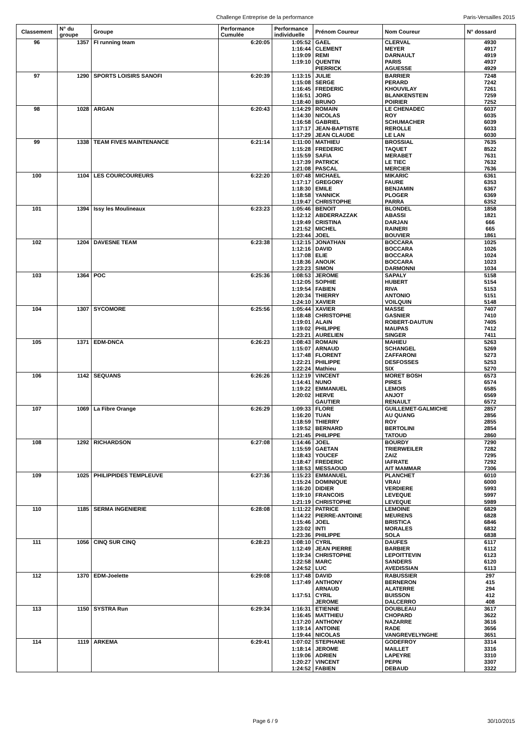Challenge Entreprise de la performance Paris-Versailles 2015
| Classement | N° du groupe | Groupe | Performance Cumulée | Performance individuelle | Prénom Coureur | Nom Coureur | N° dossard |
| --- | --- | --- | --- | --- | --- | --- | --- |
| 96 | 1357 | FI running team | 6:20:05 | 1:05:52 | GAEL | CLERVAL | 4930 |
| | | | | 1:16:44 | CLEMENT | MEYER | 4917 |
| | | | | 1:19:09 | REMI | DARNAULT | 4919 |
| | | | | 1:19:10 | QUENTIN | PARIS | 4937 |
| | | | | | PIERRICK | AGUESSE | 4929 |
| 97 | 1290 | SPORTS LOISIRS SANOFI | 6:20:39 | 1:13:15 | JULIE | BARRIER | 7248 |
| | | | | 1:15:08 | SERGE | PERARD | 7242 |
| | | | | 1:16:45 | FREDERIC | KHOUVILAY | 7261 |
| | | | | 1:16:51 | JORG | BLANKENSTEIN | 7259 |
| | | | | 1:18:40 | BRUNO | POIRIER | 7252 |
| 98 | 1028 | ARGAN | 6:20:43 | 1:14:29 | ROMAIN | LE CHENADEC | 6037 |
| | | | | 1:14:30 | NICOLAS | ROY | 6035 |
| | | | | 1:16:58 | GABRIEL | SCHUMACHER | 6039 |
| | | | | 1:17:17 | JEAN-BAPTISTE | REROLLE | 6033 |
| | | | | 1:17:29 | JEAN CLAUDE | LE LAN | 6030 |
| 99 | 1338 | TEAM FIVES MAINTENANCE | 6:21:14 | 1:11:00 | MATHIEU | BROSSIAL | 7635 |
| | | | | 1:15:28 | FREDERIC | TAQUET | 8522 |
| | | | | 1:15:59 | SAFIA | MERABET | 7631 |
| | | | | 1:17:39 | PATRICK | LE TIEC | 7632 |
| | | | | 1:21:08 | PASCAL | MERCIER | 7636 |
| 100 | 1104 | LES COURCOUREURS | 6:22:20 | 1:07:48 | MICHAEL | MIKARIC | 6361 |
| | | | | 1:17:17 | GREGORY | FAURE | 6353 |
| | | | | 1:18:30 | EMILE | BENJAMIN | 6367 |
| | | | | 1:18:58 | YANNICK | PLOGER | 6369 |
| | | | | 1:19:47 | CHRISTOPHE | PARRA | 6352 |
| 101 | 1394 | Issy les Moulineaux | 6:23:23 | 1:05:46 | BENOIT | BLONDEL | 1858 |
| | | | | 1:12:12 | ABDERRAZZAK | ABASSI | 1821 |
| | | | | 1:19:49 | CRISTINA | DARJAN | 666 |
| | | | | 1:21:52 | MICHEL | RAINERI | 665 |
| | | | | 1:23:44 | JOEL | BOUVIER | 1861 |
| 102 | 1204 | DAVESNE TEAM | 6:23:38 | 1:12:15 | JONATHAN | BOCCARA | 1025 |
| | | | | 1:12:16 | DAVID | BOCCARA | 1026 |
| | | | | 1:17:08 | ELIE | BOCCARA | 1024 |
| | | | | 1:18:36 | ANOUK | BOCCARA | 1023 |
| | | | | 1:23:23 | SIMON | DARMONNI | 1034 |
| 103 | 1364 | POC | 6:25:36 | 1:08:53 | JEROME | SAPALY | 5158 |
| | | | | 1:12:05 | SOPHIE | HUBERT | 5154 |
| | | | | 1:19:54 | FABIEN | RIVA | 5153 |
| | | | | 1:20:34 | THIERRY | ANTONIO | 5151 |
| | | | | 1:24:10 | XAVIER | VOILQUIN | 5148 |
| 104 | 1307 | SYCOMORE | 6:25:56 | 1:05:44 | XAVIER | MASSE | 7407 |
| | | | | 1:18:48 | CHRISTOPHE | GASNIER | 7410 |
| | | | | 1:19:01 | ALAIN | ROBERT-DAUTUN | 7405 |
| | | | | 1:19:02 | PHILIPPE | MAUPAS | 7412 |
| | | | | 1:23:21 | AURELIEN | SINGER | 7411 |
| 105 | 1371 | EDM-DNCA | 6:26:23 | 1:08:43 | ROMAIN | MAHIEU | 5263 |
| | | | | 1:15:07 | ARNAUD | SCHANGEL | 5269 |
| | | | | 1:17:48 | FLORENT | ZAFFARONI | 5273 |
| | | | | 1:22:21 | PHILIPPE | DESFOSSES | 5253 |
| | | | | 1:22:24 | Mathieu | SIX | 5270 |
| 106 | 1142 | SEQUANS | 6:26:26 | 1:12:19 | VINCENT | MORET BOSH | 6573 |
| | | | | 1:14:41 | NUNO | PIRES | 6574 |
| | | | | 1:19:22 | EMMANUEL | LEMOIS | 6585 |
| | | | | 1:20:02 | HERVE | ANJOT | 6569 |
| | | | | | GAUTIER | RENAULT | 6572 |
| 107 | 1069 | La Fibre Orange | 6:26:29 | 1:09:33 | FLORE | GUILLEMET-GALMICHE | 2857 |
| | | | | 1:16:20 | TUAN | AU QUANG | 2856 |
| | | | | 1:18:59 | THIERRY | ROY | 2855 |
| | | | | 1:19:52 | BERNARD | BERTOLINI | 2854 |
| | | | | 1:21:45 | PHILIPPE | TATOUD | 2860 |
| 108 | 1292 | RICHARDSON | 6:27:08 | 1:14:46 | JOEL | BOURDY | 7290 |
| | | | | 1:15:59 | GAETAN | TRIERWEILER | 7282 |
| | | | | 1:18:43 | YOUCEF | ZAIZ | 7295 |
| | | | | 1:18:47 | FREDERIC | IAFRATE | 7292 |
| | | | | 1:18:53 | MESSAOUD | AIT MAMMAR | 7306 |
| 109 | 1025 | PHILIPPIDES TEMPLEUVE | 6:27:36 | 1:15:23 | EMMANUEL | PLANCHET | 6010 |
| | | | | 1:15:24 | DOMINIQUE | VRAU | 6000 |
| | | | | 1:16:20 | DIDIER | VERDIERE | 5993 |
| | | | | 1:19:10 | FRANCOIS | LEVEQUE | 5997 |
| | | | | 1:21:19 | CHRISTOPHE | LEVEQUE | 5989 |
| 110 | 1185 | SERMA INGENIERIE | 6:28:08 | 1:11:22 | PATRICE | LEMOINE | 6829 |
| | | | | 1:14:22 | PIERRE-ANTOINE | MEURENS | 6828 |
| | | | | 1:15:46 | JOEL | BRISTICA | 6846 |
| | | | | 1:23:02 | INTI | MORALES | 6832 |
| | | | | 1:23:36 | PHILIPPE | SOLA | 6838 |
| 111 | 1056 | CINQ SUR CINQ | 6:28:23 | 1:08:10 | CYRIL | DAUFES | 6117 |
| | | | | 1:12:49 | JEAN PIERRE | BARBIER | 6112 |
| | | | | 1:19:34 | CHRISTOPHE | LEPOITTEVIN | 6123 |
| | | | | 1:22:58 | MARC | SANDERS | 6120 |
| | | | | 1:24:52 | LUC | AVEDISSIAN | 6113 |
| 112 | 1370 | EDM-Joelette | 6:29:08 | 1:17:48 | DAVID | RABUSSIER | 297 |
| | | | | 1:17:49 | ANTHONY | BERNERON | 415 |
| | | | | | ARNAUD | ALATERRE | 294 |
| | | | | 1:17:51 | CYRIL | BUISSON | 412 |
| | | | | | JEROME | DALCERRO | 408 |
| 113 | 1150 | SYSTRA Run | 6:29:34 | 1:16:31 | ETIENNE | DOUBLEAU | 3617 |
| | | | | 1:16:45 | MATTHIEU | CHOPARD | 3622 |
| | | | | 1:17:20 | ANTHONY | NAZARRE | 3616 |
| | | | | 1:19:14 | ANTOINE | RADE | 3656 |
| | | | | 1:19:44 | NICOLAS | VANGREVELYNGHE | 3651 |
| 114 | 1119 | ARKEMA | 6:29:41 | 1:07:02 | STEPHANE | GODEFROY | 3314 |
| | | | | 1:18:14 | JEROME | MAILLET | 3316 |
| | | | | 1:19:06 | ADRIEN | LAPEYRE | 3310 |
| | | | | 1:20:27 | VINCENT | PEPIN | 3307 |
| | | | | 1:24:52 | FABIEN | DEBAUD | 3322 |
Page 6 / 9 30/10/2015